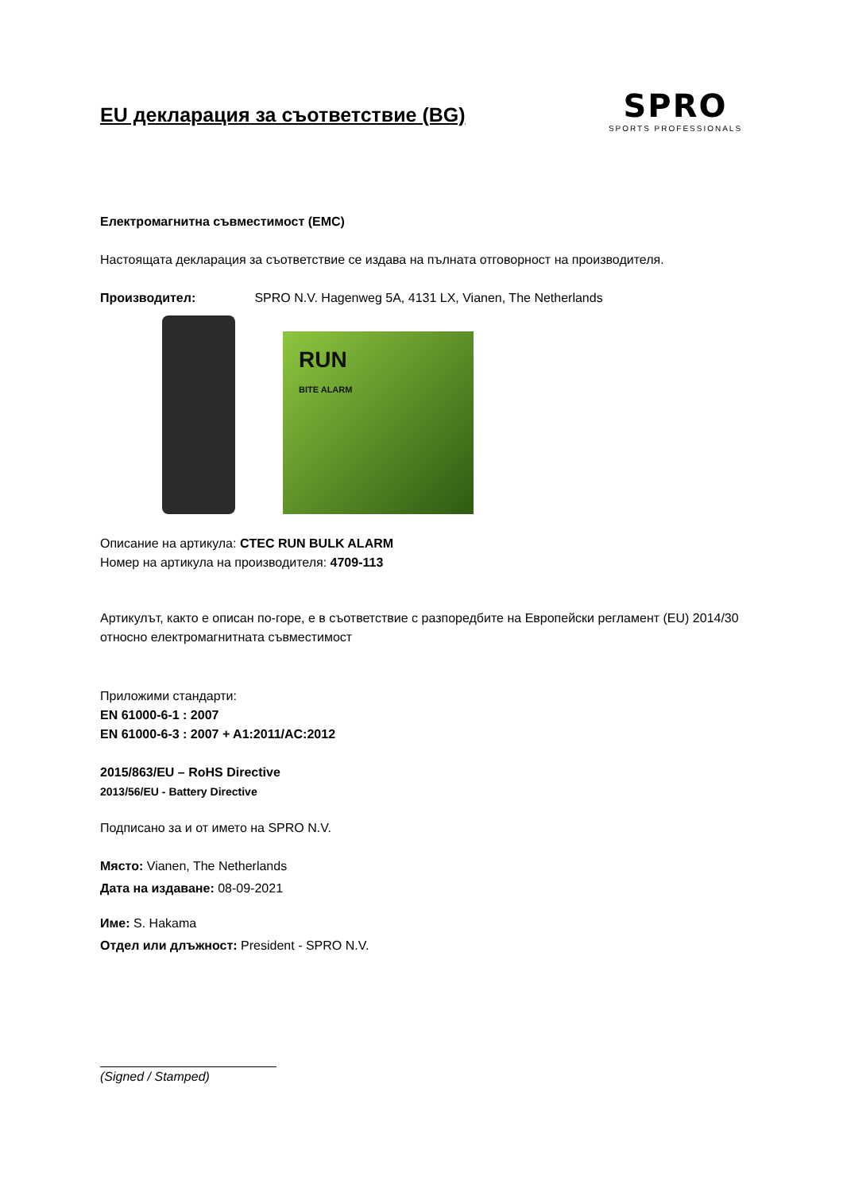EU декларация за съответствие (BG)
SPRO
SPORTS PROFESSIONALS
Електромагнитна съвместимост (EMC)
Настоящата декларация за съответствие се издава на пълната отговорност на производителя.
Производител: SPRO N.V. Hagenweg 5A, 4131 LX, Vianen, The Netherlands
RUN
BITE ALARM
Описание на артикула: CTEC RUN BULK ALARM
Номер на артикула на производителя: 4709-113
Артикулът, както е описан по-горе, е в съответствие с разпоредбите на Европейски регламент (EU) 2014/30 относно електромагнитната съвместимост
Приложими стандарти:
EN 61000-6-1 : 2007
EN 61000-6-3 : 2007 + A1:2011/AC:2012
2015/863/EU – RoHS Directive
2013/56/EU - Battery Directive
Подписано за и от името на SPRO N.V.
Място: Vianen, The Netherlands
Дата на издаване: 08-09-2021
Име: S. Hakama
Отдел или длъжност: President - SPRO N.V.
(Signed / Stamped)